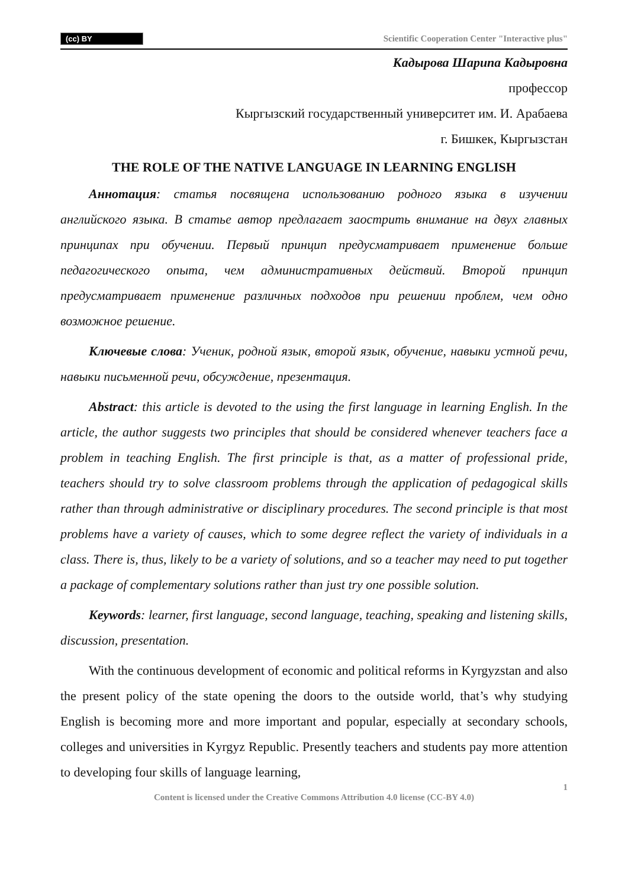(cc) BY Scientific Cooperation Center "Interactive plus"
Кадырова Шарипа Кадыровна
профессор
Кыргызский государственный университет им. И. Арабаева
г. Бишкек, Кыргызстан
THE ROLE OF THE NATIVE LANGUAGE IN LEARNING ENGLISH
Аннотация: статья посвящена использованию родного языка в изучении английского языка. В статье автор предлагает заострить внимание на двух главных принципах при обучении. Первый принцип предусматривает применение больше педагогического опыта, чем административных действий. Второй принцип предусматривает применение различных подходов при решении проблем, чем одно возможное решение.
Ключевые слова: Ученик, родной язык, второй язык, обучение, навыки устной речи, навыки письменной речи, обсуждение, презентация.
Abstract: this article is devoted to the using the first language in learning English. In the article, the author suggests two principles that should be considered whenever teachers face a problem in teaching English. The first principle is that, as a matter of professional pride, teachers should try to solve classroom problems through the application of pedagogical skills rather than through administrative or disciplinary procedures. The second principle is that most problems have a variety of causes, which to some degree reflect the variety of individuals in a class. There is, thus, likely to be a variety of solutions, and so a teacher may need to put together a package of complementary solutions rather than just try one possible solution.
Keywords: learner, first language, second language, teaching, speaking and listening skills, discussion, presentation.
With the continuous development of economic and political reforms in Kyrgyzstan and also the present policy of the state opening the doors to the outside world, that’s why studying English is becoming more and more important and popular, especially at secondary schools, colleges and universities in Kyrgyz Republic. Presently teachers and students pay more attention to developing four skills of language learning,
1
Content is licensed under the Creative Commons Attribution 4.0 license (CC-BY 4.0)